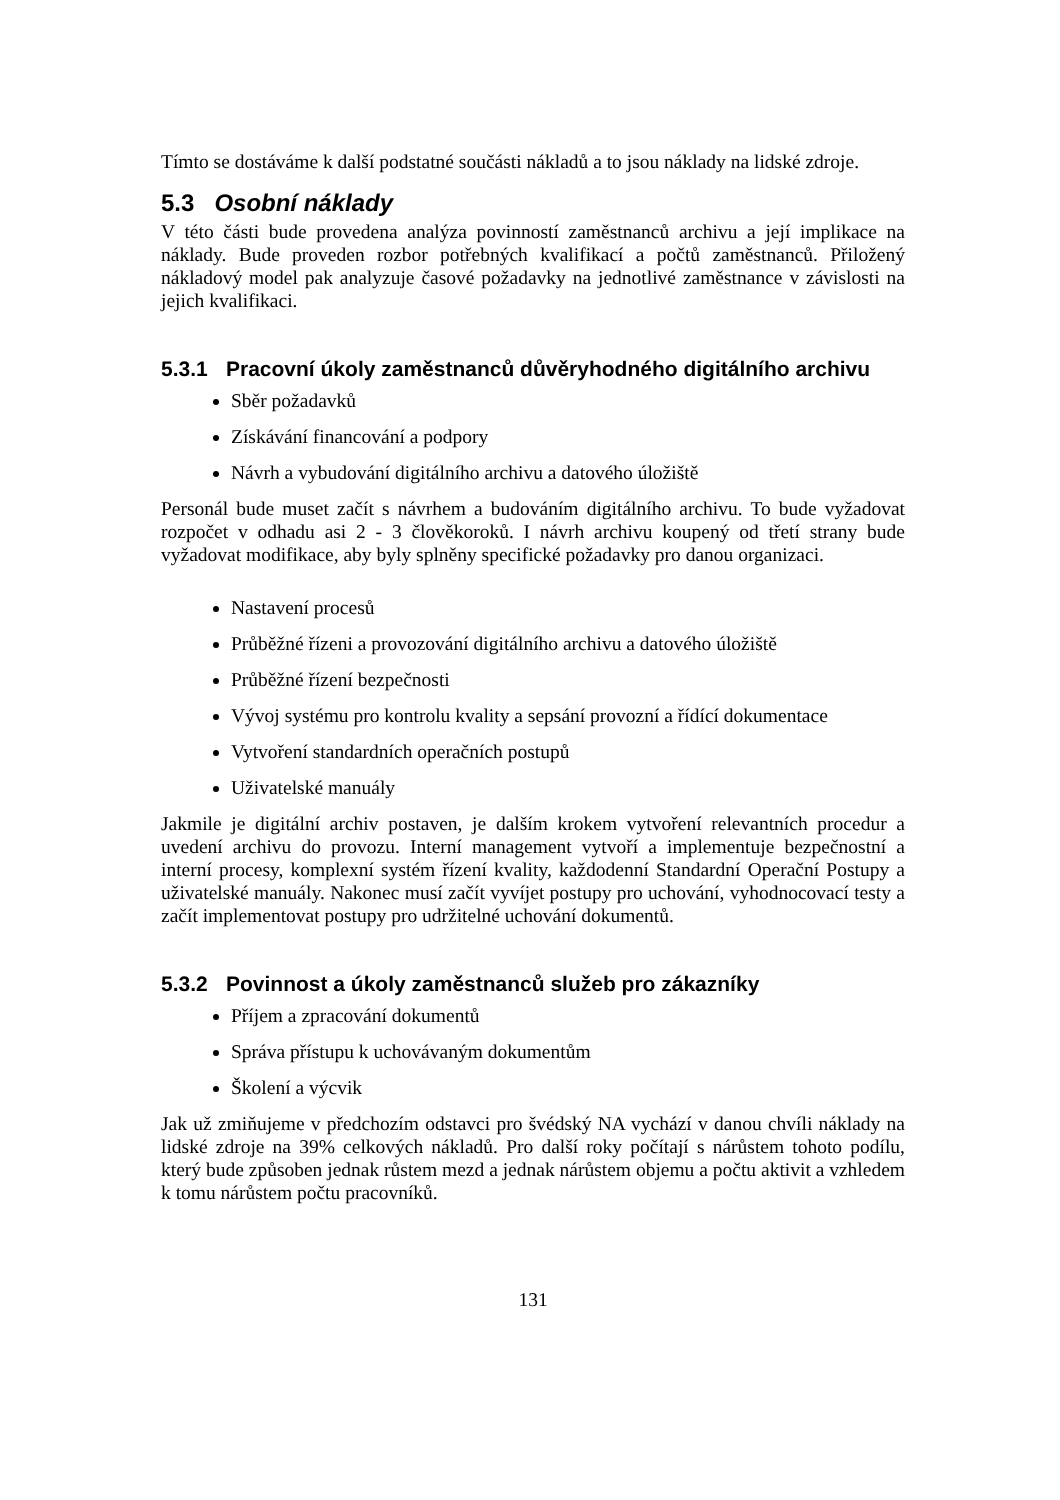Tímto se dostáváme k další podstatné součásti nákladů a to jsou náklady na lidské zdroje.
5.3 Osobní náklady
V této části bude provedena analýza povinností zaměstnanců archivu a její implikace na náklady. Bude proveden rozbor potřebných kvalifikací a počtů zaměstnanců. Přiložený nákladový model pak analyzuje časové požadavky na jednotlivé zaměstnance v závislosti na jejich kvalifikaci.
5.3.1 Pracovní úkoly zaměstnanců důvěryhodného digitálního archivu
Sběr požadavků
Získávání financování a podpory
Návrh a vybudování digitálního archivu a datového úložiště
Personál bude muset začít s návrhem a budováním digitálního archivu. To bude vyžadovat rozpočet v odhadu asi 2 - 3 člověkoroků. I návrh archivu koupený od třetí strany bude vyžadovat modifikace, aby byly splněny specifické požadavky pro danou organizaci.
Nastavení procesů
Průběžné řízeni a provozování digitálního archivu a datového úložiště
Průběžné řízení bezpečnosti
Vývoj systému pro kontrolu kvality a sepsání provozní a řídící dokumentace
Vytvoření standardních operačních postupů
Uživatelské manuály
Jakmile je digitální archiv postaven, je dalším krokem vytvoření relevantních procedur a uvedení archivu do provozu. Interní management vytvoří a implementuje bezpečnostní a interní procesy, komplexní systém řízení kvality, každodenní Standardní Operační Postupy a uživatelské manuály. Nakonec musí začít vyvíjet postupy pro uchování, vyhodnocovací testy a začít implementovat postupy pro udržitelné uchování dokumentů.
5.3.2 Povinnost a úkoly zaměstnanců služeb pro zákazníky
Příjem a zpracování dokumentů
Správa přístupu k uchovávaným dokumentům
Školení a výcvik
Jak už zmiňujeme v předchozím odstavci pro švédský NA vychází v danou chvíli náklady na lidské zdroje na 39% celkových nákladů. Pro další roky počítají s nárůstem tohoto podílu, který bude způsoben jednak růstem mezd a jednak nárůstem objemu a počtu aktivit a vzhledem k tomu nárůstem počtu pracovníků.
131